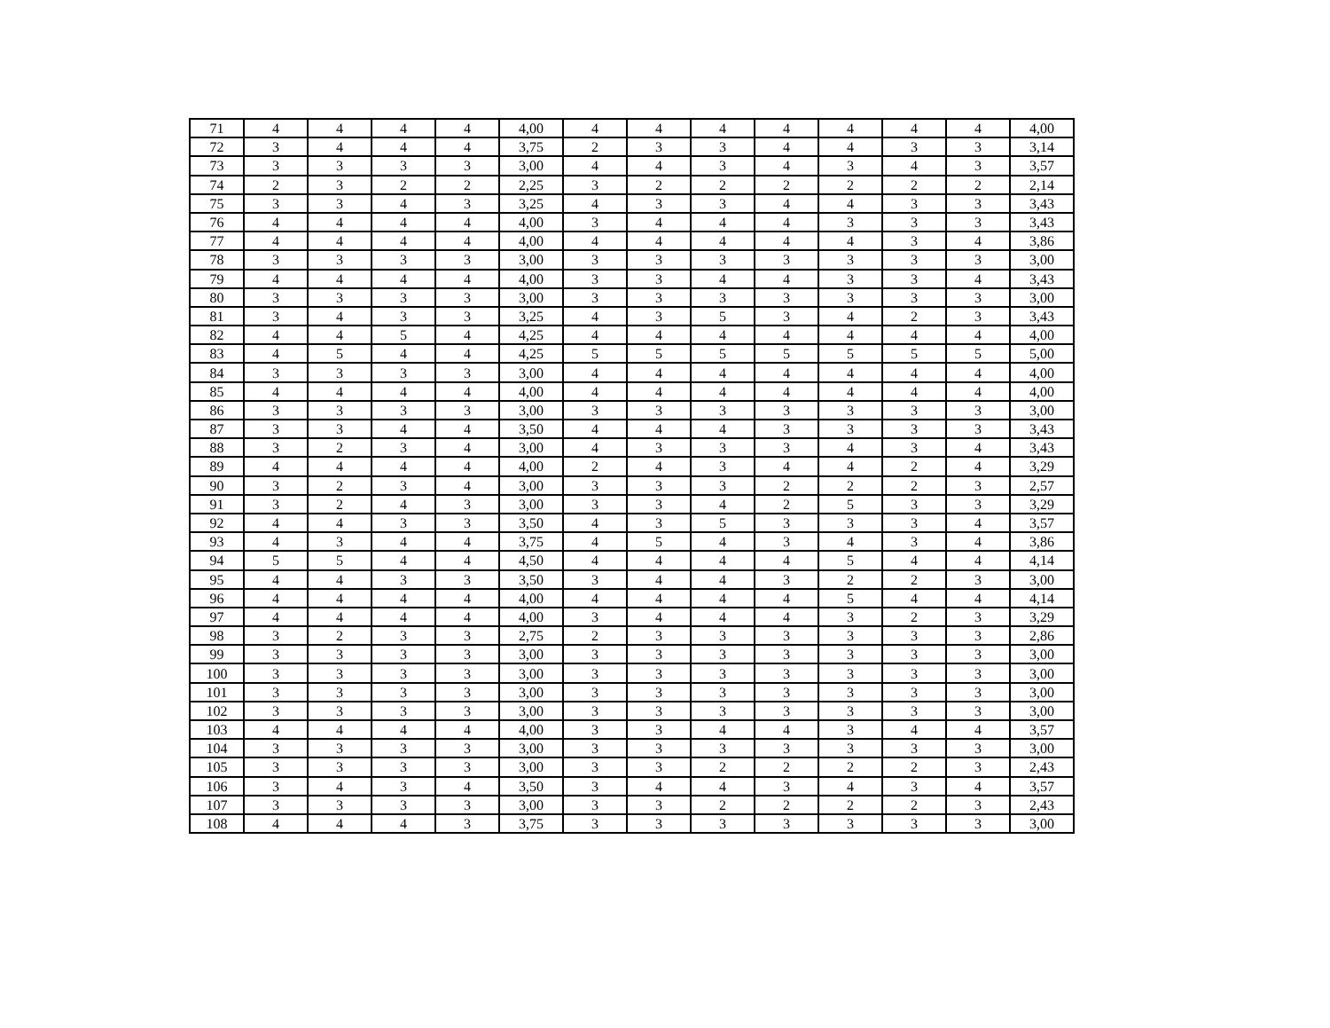| 71 | 4 | 4 | 4 | 4 | 4,00 | 4 | 4 | 4 | 4 | 4 | 4 | 4 | 4,00 |
| 72 | 3 | 4 | 4 | 4 | 3,75 | 2 | 3 | 3 | 4 | 4 | 3 | 3 | 3,14 |
| 73 | 3 | 3 | 3 | 3 | 3,00 | 4 | 4 | 3 | 4 | 3 | 4 | 3 | 3,57 |
| 74 | 2 | 3 | 2 | 2 | 2,25 | 3 | 2 | 2 | 2 | 2 | 2 | 2 | 2,14 |
| 75 | 3 | 3 | 4 | 3 | 3,25 | 4 | 3 | 3 | 4 | 4 | 3 | 3 | 3,43 |
| 76 | 4 | 4 | 4 | 4 | 4,00 | 3 | 4 | 4 | 4 | 3 | 3 | 3 | 3,43 |
| 77 | 4 | 4 | 4 | 4 | 4,00 | 4 | 4 | 4 | 4 | 4 | 3 | 4 | 3,86 |
| 78 | 3 | 3 | 3 | 3 | 3,00 | 3 | 3 | 3 | 3 | 3 | 3 | 3 | 3,00 |
| 79 | 4 | 4 | 4 | 4 | 4,00 | 3 | 3 | 4 | 4 | 3 | 3 | 4 | 3,43 |
| 80 | 3 | 3 | 3 | 3 | 3,00 | 3 | 3 | 3 | 3 | 3 | 3 | 3 | 3,00 |
| 81 | 3 | 4 | 3 | 3 | 3,25 | 4 | 3 | 5 | 3 | 4 | 2 | 3 | 3,43 |
| 82 | 4 | 4 | 5 | 4 | 4,25 | 4 | 4 | 4 | 4 | 4 | 4 | 4 | 4,00 |
| 83 | 4 | 5 | 4 | 4 | 4,25 | 5 | 5 | 5 | 5 | 5 | 5 | 5 | 5,00 |
| 84 | 3 | 3 | 3 | 3 | 3,00 | 4 | 4 | 4 | 4 | 4 | 4 | 4 | 4,00 |
| 85 | 4 | 4 | 4 | 4 | 4,00 | 4 | 4 | 4 | 4 | 4 | 4 | 4 | 4,00 |
| 86 | 3 | 3 | 3 | 3 | 3,00 | 3 | 3 | 3 | 3 | 3 | 3 | 3 | 3,00 |
| 87 | 3 | 3 | 4 | 4 | 3,50 | 4 | 4 | 4 | 3 | 3 | 3 | 3 | 3,43 |
| 88 | 3 | 2 | 3 | 4 | 3,00 | 4 | 3 | 3 | 3 | 4 | 3 | 4 | 3,43 |
| 89 | 4 | 4 | 4 | 4 | 4,00 | 2 | 4 | 3 | 4 | 4 | 2 | 4 | 3,29 |
| 90 | 3 | 2 | 3 | 4 | 3,00 | 3 | 3 | 3 | 2 | 2 | 2 | 3 | 2,57 |
| 91 | 3 | 2 | 4 | 3 | 3,00 | 3 | 3 | 4 | 2 | 5 | 3 | 3 | 3,29 |
| 92 | 4 | 4 | 3 | 3 | 3,50 | 4 | 3 | 5 | 3 | 3 | 3 | 4 | 3,57 |
| 93 | 4 | 3 | 4 | 4 | 3,75 | 4 | 5 | 4 | 3 | 4 | 3 | 4 | 3,86 |
| 94 | 5 | 5 | 4 | 4 | 4,50 | 4 | 4 | 4 | 4 | 5 | 4 | 4 | 4,14 |
| 95 | 4 | 4 | 3 | 3 | 3,50 | 3 | 4 | 4 | 3 | 2 | 2 | 3 | 3,00 |
| 96 | 4 | 4 | 4 | 4 | 4,00 | 4 | 4 | 4 | 4 | 5 | 4 | 4 | 4,14 |
| 97 | 4 | 4 | 4 | 4 | 4,00 | 3 | 4 | 4 | 4 | 3 | 2 | 3 | 3,29 |
| 98 | 3 | 2 | 3 | 3 | 2,75 | 2 | 3 | 3 | 3 | 3 | 3 | 3 | 2,86 |
| 99 | 3 | 3 | 3 | 3 | 3,00 | 3 | 3 | 3 | 3 | 3 | 3 | 3 | 3,00 |
| 100 | 3 | 3 | 3 | 3 | 3,00 | 3 | 3 | 3 | 3 | 3 | 3 | 3 | 3,00 |
| 101 | 3 | 3 | 3 | 3 | 3,00 | 3 | 3 | 3 | 3 | 3 | 3 | 3 | 3,00 |
| 102 | 3 | 3 | 3 | 3 | 3,00 | 3 | 3 | 3 | 3 | 3 | 3 | 3 | 3,00 |
| 103 | 4 | 4 | 4 | 4 | 4,00 | 3 | 3 | 4 | 4 | 3 | 4 | 4 | 3,57 |
| 104 | 3 | 3 | 3 | 3 | 3,00 | 3 | 3 | 3 | 3 | 3 | 3 | 3 | 3,00 |
| 105 | 3 | 3 | 3 | 3 | 3,00 | 3 | 3 | 2 | 2 | 2 | 2 | 3 | 2,43 |
| 106 | 3 | 4 | 3 | 4 | 3,50 | 3 | 4 | 4 | 3 | 4 | 3 | 4 | 3,57 |
| 107 | 3 | 3 | 3 | 3 | 3,00 | 3 | 3 | 2 | 2 | 2 | 2 | 3 | 2,43 |
| 108 | 4 | 4 | 4 | 3 | 3,75 | 3 | 3 | 3 | 3 | 3 | 3 | 3 | 3,00 |